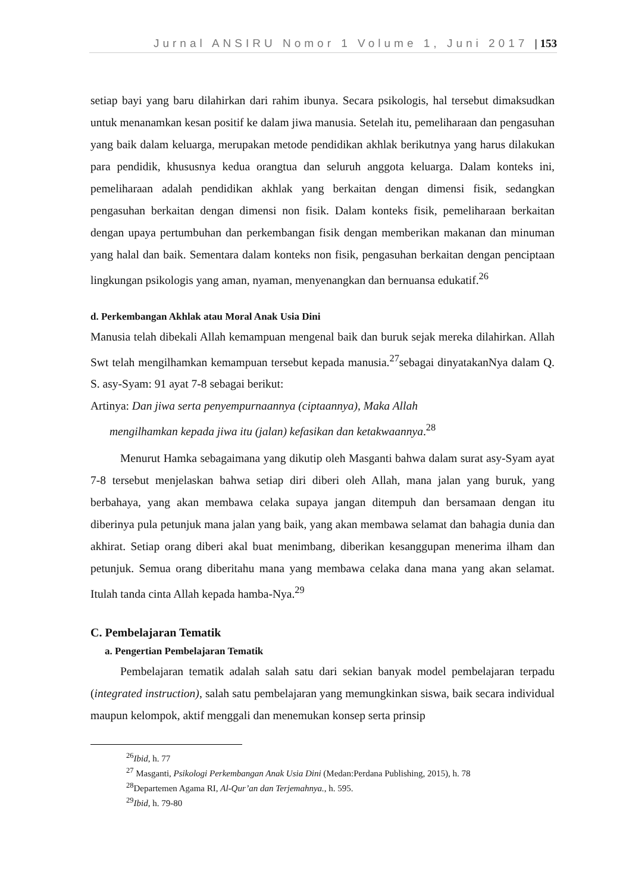Jurnal ANSIRU Nomor 1 Volume 1, Juni 2017 | 153
setiap bayi yang baru dilahirkan dari rahim ibunya. Secara psikologis, hal tersebut dimaksudkan untuk menanamkan kesan positif ke dalam jiwa manusia. Setelah itu, pemeliharaan dan pengasuhan yang baik dalam keluarga, merupakan metode pendidikan akhlak berikutnya yang harus dilakukan para pendidik, khususnya kedua orangtua dan seluruh anggota keluarga. Dalam konteks ini, pemeliharaan adalah pendidikan akhlak yang berkaitan dengan dimensi fisik, sedangkan pengasuhan berkaitan dengan dimensi non fisik. Dalam konteks fisik, pemeliharaan berkaitan dengan upaya pertumbuhan dan perkembangan fisik dengan memberikan makanan dan minuman yang halal dan baik. Sementara dalam konteks non fisik, pengasuhan berkaitan dengan penciptaan lingkungan psikologis yang aman, nyaman, menyenangkan dan bernuansa edukatif.<sup>26</sup>
d. Perkembangan Akhlak atau Moral Anak Usia Dini
Manusia telah dibekali Allah kemampuan mengenal baik dan buruk sejak mereka dilahirkan. Allah Swt telah mengilhamkan kemampuan tersebut kepada manusia.<sup>27</sup>sebagai dinyatakanNya dalam Q. S. asy-Syam: 91 ayat 7-8 sebagai berikut:
Artinya: Dan jiwa serta penyempurnaannya (ciptaannya), Maka Allah
mengilhamkan kepada jiwa itu (jalan) kefasikan dan ketakwaannya.<sup>28</sup>
Menurut Hamka sebagaimana yang dikutip oleh Masganti bahwa dalam surat asy-Syam ayat 7-8 tersebut menjelaskan bahwa setiap diri diberi oleh Allah, mana jalan yang buruk, yang berbahaya, yang akan membawa celaka supaya jangan ditempuh dan bersamaan dengan itu diberinya pula petunjuk mana jalan yang baik, yang akan membawa selamat dan bahagia dunia dan akhirat. Setiap orang diberi akal buat menimbang, diberikan kesanggupan menerima ilham dan petunjuk. Semua orang diberitahu mana yang membawa celaka dana mana yang akan selamat. Itulah tanda cinta Allah kepada hamba-Nya.<sup>29</sup>
C. Pembelajaran Tematik
a. Pengertian Pembelajaran Tematik
Pembelajaran tematik adalah salah satu dari sekian banyak model pembelajaran terpadu (integrated instruction), salah satu pembelajaran yang memungkinkan siswa, baik secara individual maupun kelompok, aktif menggali dan menemukan konsep serta prinsip
<sup>26</sup> Ibid, h. 77
<sup>27</sup> Masganti, Psikologi Perkembangan Anak Usia Dini (Medan:Perdana Publishing, 2015), h. 78
<sup>28</sup> Departemen Agama RI, Al-Qur’an dan Terjemahnya., h. 595.
<sup>29</sup> Ibid, h. 79-80